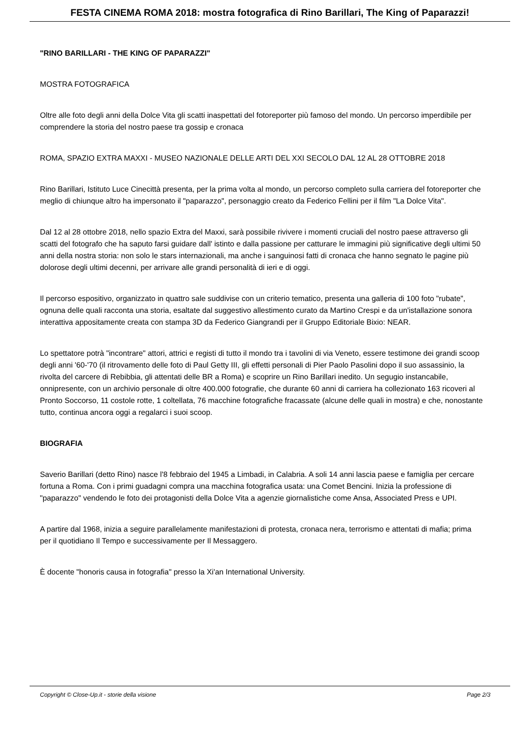FESTA CINEMA ROMA 2018: mostra fotografica di Rino Barillari, The King of Paparazzi!
"RINO BARILLARI - THE KING OF PAPARAZZI"
MOSTRA FOTOGRAFICA
Oltre alle foto degli anni della Dolce Vita gli scatti inaspettati del fotoreporter più famoso del mondo. Un percorso imperdibile per comprendere la storia del nostro paese tra gossip e cronaca
ROMA, SPAZIO EXTRA MAXXI - MUSEO NAZIONALE DELLE ARTI DEL XXI SECOLO DAL 12 AL 28 OTTOBRE 2018
Rino Barillari, Istituto Luce Cinecittà presenta, per la prima volta al mondo, un percorso completo sulla carriera del fotoreporter che meglio di chiunque altro ha impersonato il "paparazzo", personaggio creato da Federico Fellini per il film "La Dolce Vita".
Dal 12 al 28 ottobre 2018, nello spazio Extra del Maxxi, sarà possibile rivivere i momenti cruciali del nostro paese attraverso gli scatti del fotografo che ha saputo farsi guidare dall' istinto e dalla passione per catturare le immagini più significative degli ultimi 50 anni della nostra storia: non solo le stars internazionali, ma anche i sanguinosi fatti di cronaca che hanno segnato le pagine più dolorose degli ultimi decenni, per arrivare alle grandi personalità di ieri e di oggi.
Il percorso espositivo, organizzato in quattro sale suddivise con un criterio tematico, presenta una galleria di 100 foto "rubate", ognuna delle quali racconta una storia, esaltate dal suggestivo allestimento curato da Martino Crespi e da un'istallazione sonora interattiva appositamente creata con stampa 3D da Federico Giangrandi per il Gruppo Editoriale Bixio: NEAR.
Lo spettatore potrà "incontrare" attori, attrici e registi di tutto il mondo tra i tavolini di via Veneto, essere testimone dei grandi scoop degli anni '60-'70 (il ritrovamento delle foto di Paul Getty III, gli effetti personali di Pier Paolo Pasolini dopo il suo assassinio, la rivolta del carcere di Rebibbia, gli attentati delle BR a Roma) e scoprire un Rino Barillari inedito. Un segugio instancabile, onnipresente, con un archivio personale di oltre 400.000 fotografie, che durante 60 anni di carriera ha collezionato 163 ricoveri al Pronto Soccorso, 11 costole rotte, 1 coltellata, 76 macchine fotografiche fracassate (alcune delle quali in mostra) e che, nonostante tutto, continua ancora oggi a regalarci i suoi scoop.
BIOGRAFIA
Saverio Barillari (detto Rino) nasce l'8 febbraio del 1945 a Limbadi, in Calabria. A soli 14 anni lascia paese e famiglia per cercare fortuna a Roma. Con i primi guadagni compra una macchina fotografica usata: una Comet Bencini. Inizia la professione di "paparazzo" vendendo le foto dei protagonisti della Dolce Vita a agenzie giornalistiche come Ansa, Associated Press e UPI.
A partire dal 1968, inizia a seguire parallelamente manifestazioni di protesta, cronaca nera, terrorismo e attentati di mafia; prima per il quotidiano Il Tempo e successivamente per Il Messaggero.
È docente "honoris causa in fotografia" presso la Xi'an International University.
Copyright © Close-Up.it - storie della visione Page 2/3